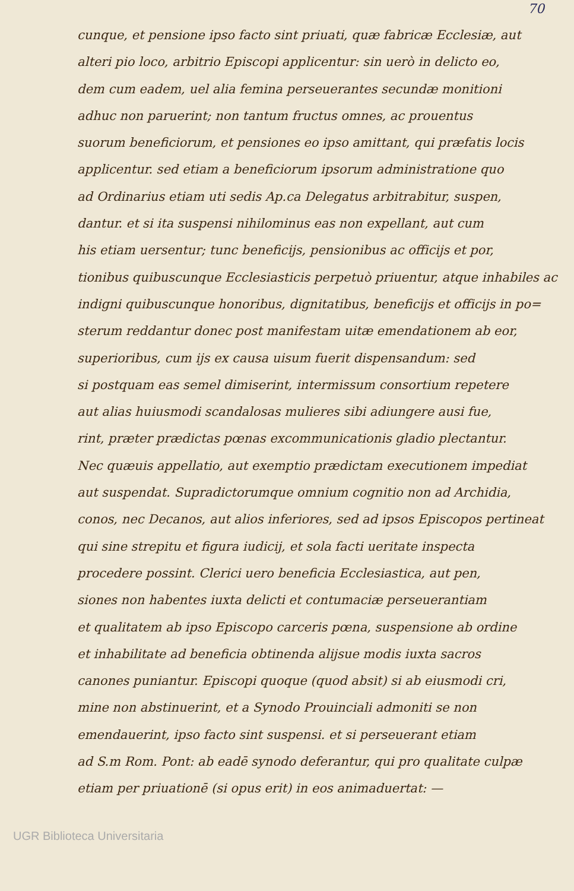70
cunque, et pensione ipso facto sint priuati, quæ fabricæ Ecclesiæ, aut
alteri pio loco, arbitrio Episcopi applicentur: sin uerò in delicto eo,
dem cum eadem, uel alia femina perseuerantes secundæ monitioni
adhuc non paruerint; non tantum fructus omnes, ac prouentus
suorum beneficiorum, et pensiones eo ipso amittant, qui præfatis locis
applicentur. sed etiam a beneficiorum ipsorum administratione quo
ad Ordinarius etiam uti sedis Ap.ca Delegatus arbitrabitur, suspen,
dantur. et si ita suspensi nihilominus eas non expellant, aut cum
his etiam uersentur; tunc beneficijs, pensionibus ac officijs et por,
tionibus quibuscunque Ecclesiasticis perpetuò priuentur, atque inhabiles ac
indigni quibuscunque honoribus, dignitatibus, beneficijs et officijs in po=
sterum reddantur donec post manifestam uitæ emendationem ab eor,
superioribus, cum ijs ex causa uisum fuerit dispensandum: sed
si postquam eas semel dimiserint, intermissum consortium repetere
aut alias huiusmodi scandalosas mulieres sibi adiungere ausi fue,
rint, præter prædictas pœnas excommunicationis gladio plectantur.
Nec quæuis appellatio, aut exemptio prædictam executionem impediat
aut suspendat. Supradictorumque omnium cognitio non ad Archidia,
conos, nec Decanos, aut alios inferiores, sed ad ipsos Episcopos pertineat
qui sine strepitu et figura iudicij, et sola facti ueritate inspecta
procedere possint. Clerici uero beneficia Ecclesiastica, aut pen,
siones non habentes iuxta delicti et contumaciæ perseuerantiam
et qualitatem ab ipso Episcopo carceris pœna, suspensione ab ordine
et inhabilitate ad beneficia obtinenda alijsue modis iuxta sacros
canones puniantur. Episcopi quoque (quod absit) si ab eiusmodi cri,
mine non abstinuerint, et a Synodo Prouinciali admoniti se non
emendauerint, ipso facto sint suspensi. et si perseuerant etiam
ad S.m Rom. Pont: ab eadē synodo deferantur, qui pro qualitate culpæ
etiam per priuationē (si opus erit) in eos animaduertat: —
UGR Biblioteca Universitaria